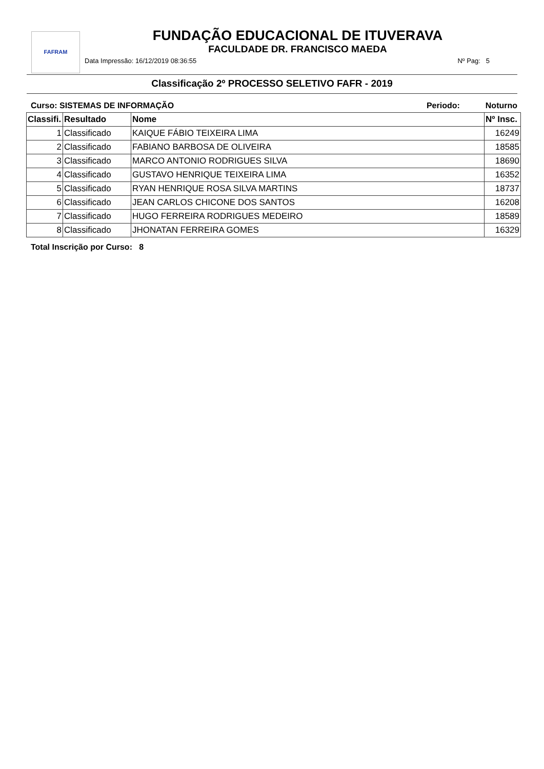FAFRAM
FUNDAÇÃO EDUCACIONAL DE ITUVERAVA
FACULDADE DR. FRANCISCO MAEDA
Data Impressão: 16/12/2019 08:36:55 Nº Pag: 5
Classificação 2º PROCESSO SELETIVO FAFR - 2019
Curso: SISTEMAS DE INFORMAÇÃO Periodo: Noturno
| Classifi. | Resultado | Nome | Nº Insc. |
| --- | --- | --- | --- |
| 1 | Classificado | KAIQUE FÁBIO TEIXEIRA LIMA | 16249 |
| 2 | Classificado | FABIANO BARBOSA DE OLIVEIRA | 18585 |
| 3 | Classificado | MARCO ANTONIO RODRIGUES SILVA | 18690 |
| 4 | Classificado | GUSTAVO HENRIQUE TEIXEIRA LIMA | 16352 |
| 5 | Classificado | RYAN HENRIQUE ROSA SILVA MARTINS | 18737 |
| 6 | Classificado | JEAN CARLOS CHICONE DOS SANTOS | 16208 |
| 7 | Classificado | HUGO FERREIRA RODRIGUES MEDEIRO | 18589 |
| 8 | Classificado | JHONATAN FERREIRA GOMES | 16329 |
Total Inscrição por Curso: 8